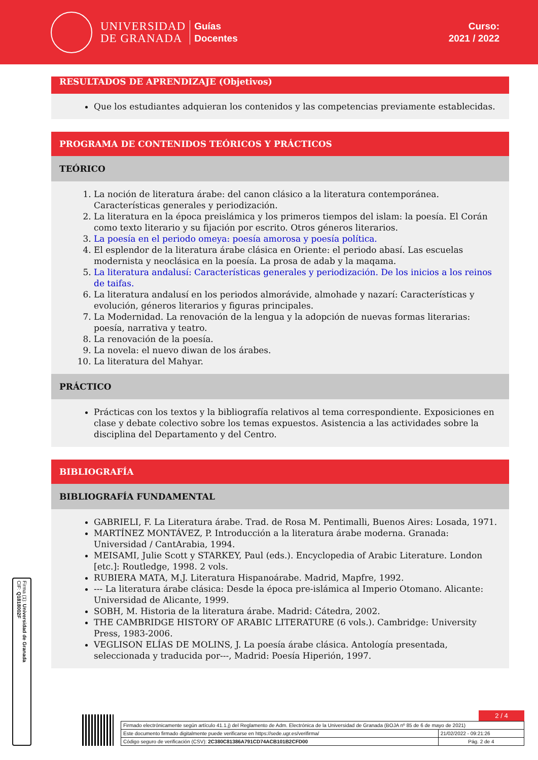UNIVERSIDAD
DE GRANADA
Guías
Docentes
Curso:
2021 / 2022
RESULTADOS DE APRENDIZAJE (Objetivos)
Que los estudiantes adquieran los contenidos y las competencias previamente establecidas.
PROGRAMA DE CONTENIDOS TEÓRICOS Y PRÁCTICOS
TEÓRICO
1. La noción de literatura árabe: del canon clásico a la literatura contemporánea. Características generales y periodización.
2. La literatura en la época preislámica y los primeros tiempos del islam: la poesía. El Corán como texto literario y su fijación por escrito. Otros géneros literarios.
3. La poesía en el periodo omeya: poesía amorosa y poesía política.
4. El esplendor de la literatura árabe clásica en Oriente: el periodo abasí. Las escuelas modernista y neoclásica en la poesía. La prosa de adab y la maqama.
5. La literatura andalusí: Características generales y periodización. De los inicios a los reinos de taifas.
6. La literatura andalusí en los periodos almorávide, almohade y nazarí: Características y evolución, géneros literarios y figuras principales.
7. La Modernidad. La renovación de la lengua y la adopción de nuevas formas literarias: poesía, narrativa y teatro.
8. La renovación de la poesía.
9. La novela: el nuevo diwan de los árabes.
10. La literatura del Mahyar.
PRÁCTICO
Prácticas con los textos y la bibliografía relativos al tema correspondiente. Exposiciones en clase y debate colectivo sobre los temas expuestos. Asistencia a las actividades sobre la disciplina del Departamento y del Centro.
BIBLIOGRAFÍA
BIBLIOGRAFÍA FUNDAMENTAL
GABRIELI, F. La Literatura árabe. Trad. de Rosa M. Pentimalli, Buenos Aires: Losada, 1971.
MARTÍNEZ MONTÁVEZ, P. Introducción a la literatura árabe moderna. Granada: Universidad / CantArabia, 1994.
MEISAMI, Julie Scott y STARKEY, Paul (eds.). Encyclopedia of Arabic Literature. London [etc.]: Routledge, 1998. 2 vols.
RUBIERA MATA, M.J. Literatura Hispanoárabe. Madrid, Mapfre, 1992.
--- La literatura árabe clásica: Desde la época pre-islámica al Imperio Otomano. Alicante: Universidad de Alicante, 1999.
SOBH, M. Historia de la literatura árabe. Madrid: Cátedra, 2002.
THE CAMBRIDGE HISTORY OF ARABIC LITERATURE (6 vols.). Cambridge: University Press, 1983-2006.
VEGLISON ELÍAS DE MOLINS, J. La poesía árabe clásica. Antología presentada, seleccionada y traducida por---, Madrid: Poesía Hiperión, 1997.
Firma (1): Universidad de Granada
CIF: Q1818002F
2 / 4
| Firmado electrónicamente según artículo 41.1.j) del Reglamento de Adm. Electrónica de la Universidad de Granada (BOJA nº 85 de 6 de mayo de 2021) | |
| Este documento firmado digitalmente puede verificarse en https://sede.ugr.es/verifirma/ | 21/02/2022 - 09:21:26 |
| Código seguro de verificación (CSV): 2C380C81386A791CD74ACB101B2CFD00 | Pág. 2 de 4 |